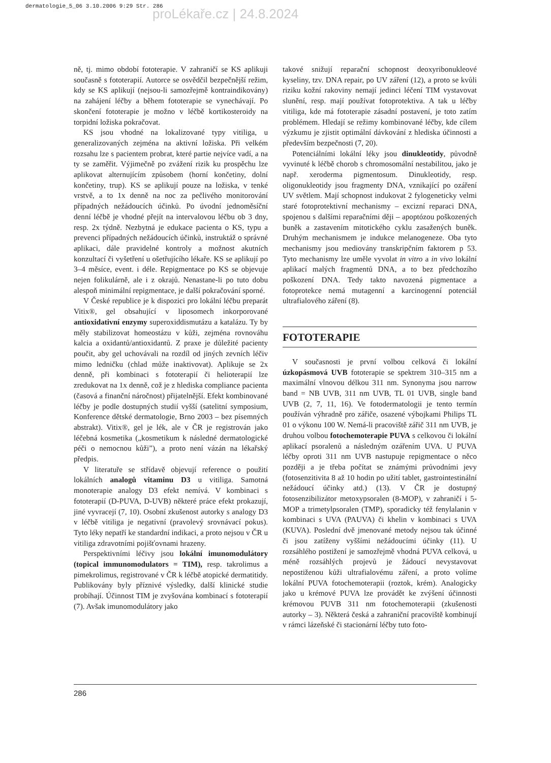dermatologie_5_06 3.10.2006 9:29 Str. 286
proLékaře.cz | 24.8.2024
ně, tj. mimo období fototerapie. V zahraničí se KS aplikuji současně s fototerapií. Autorce se osvědčil bezpečnější režim, kdy se KS aplikují (nejsou-li samozřejmě kontraindikovány) na zahájení léčby a během fototerapie se vynechávají. Po skončení fototerapie je možno v léčbě kortikosteroidy na torpidní ložiska pokračovat.
KS jsou vhodné na lokalizované typy vitiliga, u generalizovaných zejména na aktivní ložiska. Při velkém rozsahu lze s pacientem probrat, které partie nejvíce vadí, a na ty se zaměřit. Výjimečně po zvážení rizik ku prospěchu lze aplikovat alternujícím způsobem (horní končetiny, dolní končetiny, trup). KS se aplikují pouze na ložiska, v tenké vrstvě, a to 1x denně na noc za pečlivého monitorování případných nežádoucích účinků. Po úvodní jednoměsíční denní léčbě je vhodné přejít na intervalovou léčbu ob 3 dny, resp. 2x týdně. Nezbytná je edukace pacienta o KS, typu a prevenci případných nežádoucích účinků, instruktáž o správné aplikaci, dále pravidelné kontroly a možnost akutních konzultací či vyšetření u ošetřujícího lékaře. KS se aplikují po 3–4 měsíce, event. i déle. Repigmentace po KS se objevuje nejen folikulárně, ale i z okrajů. Nenastane-li po tuto dobu alespoň minimální repigmentace, je další pokračování sporné.
V České republice je k dispozici pro lokální léčbu preparát Vitix®, gel obsahující v liposomech inkorporované antioxidativní enzymy superoxiddismutázu a katalázu. Ty by měly stabilizovat homeostázu v kůži, zejména rovnováhu kalcia a oxidantů/antioxidantů. Z praxe je důležité pacienty poučit, aby gel uchovávali na rozdíl od jiných zevních léčiv mimo ledničku (chlad může inaktivovat). Aplikuje se 2x denně, při kombinaci s fototerapií či helioterapií lze zredukovat na 1x denně, což je z hlediska compliance pacienta (časová a finanční náročnost) přijatelnější. Efekt kombinované léčby je podle dostupných studií vyšší (satelitní symposium, Konference dětské dermatologie, Brno 2003 – bez písemných abstrakt). Vitix®, gel je lék, ale v ČR je registrován jako léčebná kosmetika („kosmetikum k následné dermatologické péči o nemocnou kůži”), a proto není vázán na lékařský předpis.
V literatuře se střídavě objevují reference o použití lokálních analogů vitaminu D3 u vitiliga. Samotná monoterapie analogy D3 efekt nemívá. V kombinaci s fototerapií (D-PUVA, D-UVB) některé práce efekt prokazují, jiné vyvracejí (7, 10). Osobní zkušenost autorky s analogy D3 v léčbě vitiliga je negativní (pravolevý srovnávací pokus). Tyto léky nepatří ke standardní indikaci, a proto nejsou v ČR u vitiliga zdravotními pojišťovnami hrazeny.
Perspektivními léčivy jsou lokální imunomodulátory (topical immunomodulators = TIM), resp. takrolimus a pimekrolimus, registrované v ČR k léčbě atopické dermatitidy. Publikovány byly příznivé výsledky, další klinické studie probíhají. Účinnost TIM je zvyšována kombinací s fototerapií (7). Avšak imunomodulátory jako
takové snižují reparační schopnost deoxyribonukleové kyseliny, tzv. DNA repair, po UV záření (12), a proto se kvůli riziku kožní rakoviny nemají jedinci léčení TIM vystavovat slunění, resp. mají používat fotoprotektiva. A tak u léčby vitiliga, kde má fototerapie zásadní postavení, je toto zatím problémem. Hledají se režimy kombinované léčby, kde cílem výzkumu je zjistit optimální dávkování z hlediska účinnosti a především bezpečnosti (7, 20).
Potenciálními lokální léky jsou dinukleotidy, původně vyvinuté k léčbě chorob s chromosomální nestabilitou, jako je např. xeroderma pigmentosum. Dinukleotidy, resp. oligonukleotidy jsou fragmenty DNA, vznikající po ozáření UV světlem. Mají schopnost indukovat 2 fylogeneticky velmi staré fotoprotektivní mechanismy – excizní reparaci DNA, spojenou s dalšími reparačními ději – apoptózou poškozených buněk a zastavením mitotického cyklu zasažených buněk. Druhým mechanismem je indukce melanogeneze. Oba tyto mechanismy jsou mediovány transkripčním faktorem p 53. Tyto mechanismy lze uměle vyvolat in vitro a in vivo lokální aplikací malých fragmentů DNA, a to bez předchozího poškození DNA. Tedy takto navozená pigmentace a fotoprotekce nemá mutagenní a karcinogenní potenciál ultrafialového záření (8).
FOTOTERAPIE
V současnosti je první volbou celková či lokální úzkopásmová UVB fototerapie se spektrem 310–315 nm a maximální vlnovou délkou 311 nm. Synonyma jsou narrow band = NB UVB, 311 nm UVB, TL 01 UVB, single band UVB (2, 7, 11, 16). Ve fotodermatologii je tento termín používán výhradně pro zářiče, osazené výbojkami Philips TL 01 o výkonu 100 W. Nemá-li pracoviště zářič 311 nm UVB, je druhou volbou fotochemoterapie PUVA s celkovou či lokální aplikací psoralenů a následným ozářením UVA. U PUVA léčby oproti 311 nm UVB nastupuje repigmentace o něco později a je třeba počítat se známými průvodními jevy (fotosenzitivita 8 až 10 hodin po užití tablet, gastrointestinální nežádoucí účinky atd.) (13). V ČR je dostupný fotosenzibilizátor metoxypsoralen (8-MOP), v zahraničí i 5-MOP a trimetylpsoralen (TMP), sporadicky též fenylalanin v kombinaci s UVA (PAUVA) či khelin v kombinaci s UVA (KUVA). Poslední dvě jmenované metody nejsou tak účinné či jsou zatíženy vyššími nežádoucími účinky (11). U rozsáhlého postižení je samozřejmě vhodná PUVA celková, u méně rozsáhlých projevů je žádoucí nevystavovat nepostiženou kůži ultrafialovému záření, a proto volíme lokální PUVA fotochemoterapii (roztok, krém). Analogicky jako u krémové PUVA lze provádět ke zvýšení účinnosti krémovou PUVB 311 nm fotochemoterapii (zkušenosti autorky – 3). Některá česká a zahraniční pracoviště kombinují v rámci lázeňské či stacionární léčby tuto foto-
286